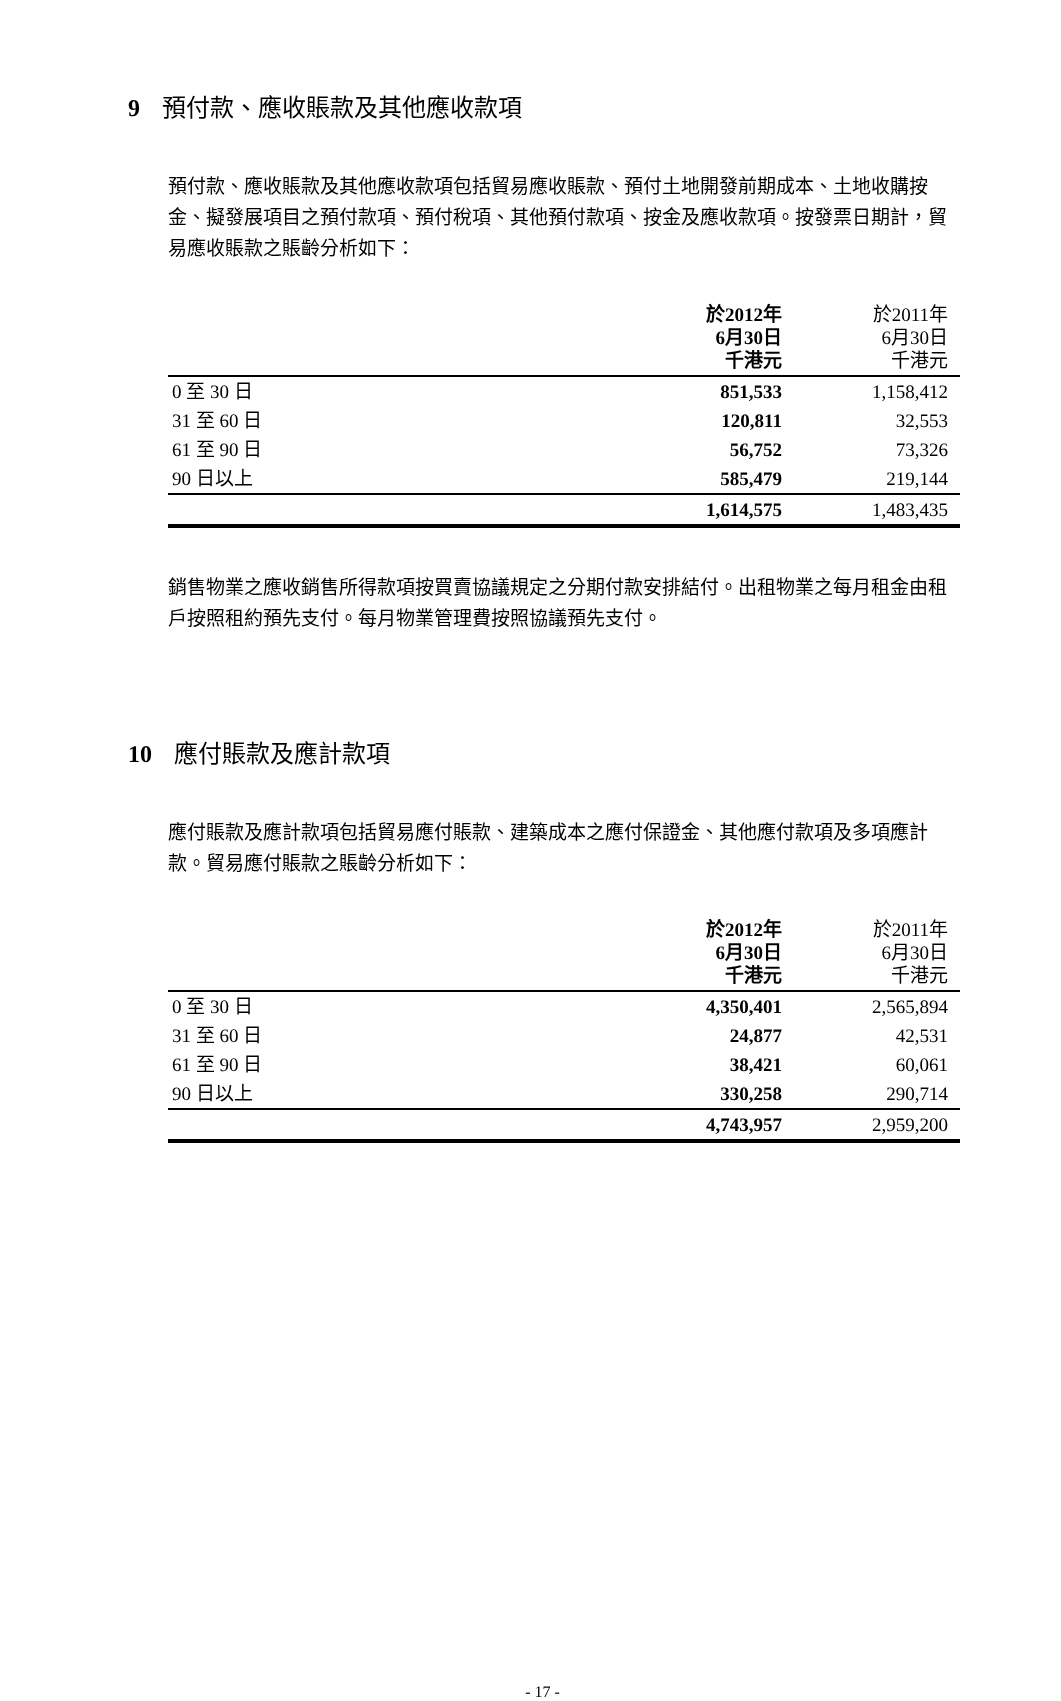9 預付款、應收賬款及其他應收款項
預付款、應收賬款及其他應收款項包括貿易應收賬款、預付土地開發前期成本、土地收購按金、擬發展項目之預付款項、預付稅項、其他預付款項、按金及應收款項。按發票日期計，貿易應收賬款之賬齡分析如下：
| | 於2012年 6月30日 千港元 | 於2011年 6月30日 千港元 |
| 0 至 30 日 | 851,533 | 1,158,412 |
| 31 至 60 日 | 120,811 | 32,553 |
| 61 至 90 日 | 56,752 | 73,326 |
| 90 日以上 | 585,479 | 219,144 |
| | 1,614,575 | 1,483,435 |
銷售物業之應收銷售所得款項按買賣協議規定之分期付款安排結付。出租物業之每月租金由租戶按照租約預先支付。每月物業管理費按照協議預先支付。
10 應付賬款及應計款項
應付賬款及應計款項包括貿易應付賬款、建築成本之應付保證金、其他應付款項及多項應計款。貿易應付賬款之賬齡分析如下：
| | 於2012年 6月30日 千港元 | 於2011年 6月30日 千港元 |
| 0 至 30 日 | 4,350,401 | 2,565,894 |
| 31 至 60 日 | 24,877 | 42,531 |
| 61 至 90 日 | 38,421 | 60,061 |
| 90 日以上 | 330,258 | 290,714 |
| | 4,743,957 | 2,959,200 |
- 17 -